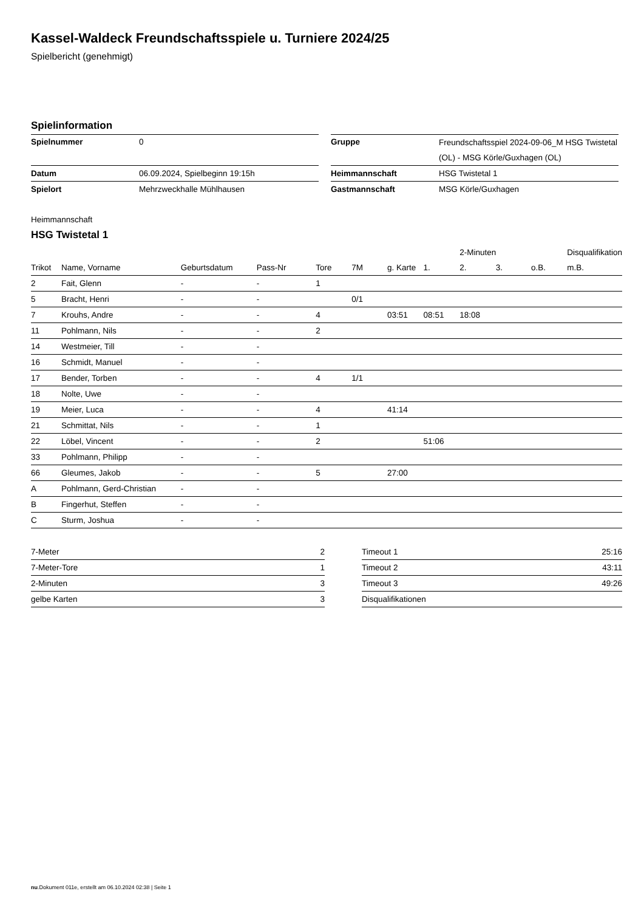Kassel-Waldeck Freundschaftsspiele u. Turniere 2024/25
Spielbericht (genehmigt)
Spielinformation
| Spielnummer | 0 |
| Datum | 06.09.2024, Spielbeginn 19:15h |
| Spielort | Mehrzweckhalle Mühlhausen |
| Gruppe | Freundschaftsspiel 2024-09-06_M HSG Twistetal (OL) - MSG Körle/Guxhagen (OL) |
| Heimmannschaft | HSG Twistetal 1 |
| Gastmannschaft | MSG Körle/Guxhagen |
Heimmannschaft
HSG Twistetal 1
| | | | | | | | | 2-Minuten | | | Disqualifikation |
| --- | --- | --- | --- | --- | --- | --- | --- | --- | --- | --- | --- |
| Trikot | Name, Vorname | Geburtsdatum | Pass-Nr | Tore | 7M | g. Karte | 1. | 2. | 3. | o.B. | m.B. |
| 2 | Fait, Glenn | - | - | 1 | | | | | | | |
| 5 | Bracht, Henri | - | - | | 0/1 | | | | | | |
| 7 | Krouhs, Andre | - | - | 4 | | 03:51 | 08:51 | 18:08 | | | |
| 11 | Pohlmann, Nils | - | - | 2 | | | | | | | |
| 14 | Westmeier, Till | - | - | | | | | | | | |
| 16 | Schmidt, Manuel | - | - | | | | | | | | |
| 17 | Bender, Torben | - | - | 4 | 1/1 | | | | | | |
| 18 | Nolte, Uwe | - | - | | | | | | | | |
| 19 | Meier, Luca | - | - | 4 | | 41:14 | | | | | |
| 21 | Schmittat, Nils | - | - | 1 | | | | | | | |
| 22 | Löbel, Vincent | - | - | 2 | | | 51:06 | | | | |
| 33 | Pohlmann, Philipp | - | - | | | | | | | | |
| 66 | Gleumes, Jakob | - | - | 5 | | 27:00 | | | | | |
| A | Pohlmann, Gerd-Christian | - | - | | | | | | | | |
| B | Fingerhut, Steffen | - | - | | | | | | | | |
| C | Sturm, Joshua | - | - | | | | | | | | |
| 7-Meter | 2 |
| 7-Meter-Tore | 1 |
| 2-Minuten | 3 |
| gelbe Karten | 3 |
| Timeout 1 | 25:16 |
| Timeout 2 | 43:11 |
| Timeout 3 | 49:26 |
| Disqualifikationen | |
nu.Dokument 011e, erstellt am 06.10.2024 02:38 | Seite 1